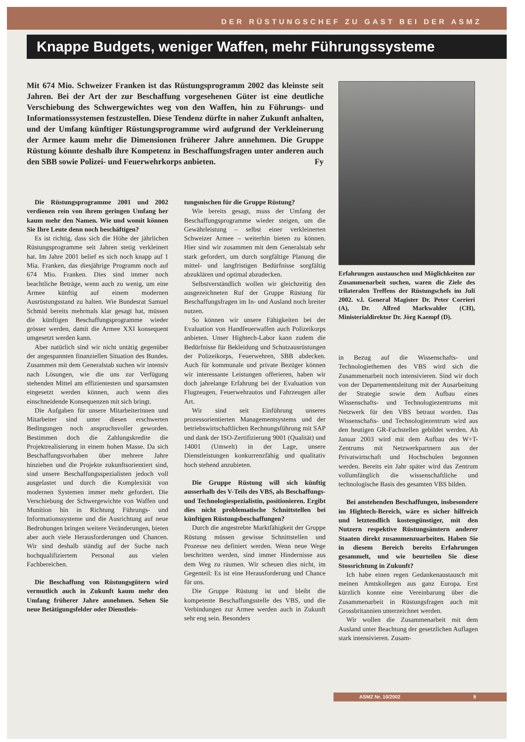DER RÜSTUNGSCHEF ZU GAST BEI DER ASMZ
Knappe Budgets, weniger Waffen, mehr Führungssysteme
Mit 674 Mio. Schweizer Franken ist das Rüstungsprogramm 2002 das kleinste seit Jahren. Bei der Art der zur Beschaffung vorgesehenen Güter ist eine deutliche Verschiebung des Schwergewichtes weg von den Waffen, hin zu Führungs- und Informationssystemen festzustellen. Diese Tendenz dürfte in naher Zukunft anhalten, und der Umfang künftiger Rüstungsprogramme wird aufgrund der Verkleinerung der Armee kaum mehr die Dimensionen früherer Jahre annehmen. Die Gruppe Rüstung könnte deshalb ihre Kompetenz in Beschaffungsfragen unter anderen auch den SBB sowie Polizei- und Feuerwehrkorps anbieten. Fy
Erfahrungen austauschen und Möglichkeiten zur Zusammenarbeit suchen, waren die Ziele des trilateralen Treffens der Rüstungschefs im Juli 2002. v.l. General Magister Dr. Peter Corrieri (A), Dr. Alfred Markwalder (CH), Ministerialdirektor Dr. Jörg Kaempf (D).
Die Rüstungsprogramme 2001 und 2002 verdienen rein von ihrem geringen Umfang her kaum mehr den Namen. Wie und womit können Sie Ihre Leute denn noch beschäftigen?
Es ist richtig, dass sich die Höhe der jährlichen Rüstungsprogramme seit Jahren stetig verkleinert hat. Im Jahre 2001 belief es sich noch knapp auf 1 Mia. Franken, das diesjährige Programm noch auf 674 Mio. Franken. Dies sind immer noch beachtliche Beträge, wenn auch zu wenig, um eine Armee künftig auf einem modernen Ausrüstungsstand zu halten. Wie Bundesrat Samuel Schmid bereits mehrmals klar gesagt hat, müssen die künftigen Beschaffungsprogramme wieder grösser werden, damit die Armee XXI konsequent umgesetzt werden kann.
Aber natürlich sind wir nicht untätig gegenüber der angespannten finanziellen Situation des Bundes. Zusammen mit dem Generalstab suchen wir intensiv nach Lösungen, wie die uns zur Verfügung stehenden Mittel am effizientesten und sparsamsten eingesetzt werden können, auch wenn dies einschneidende Konsequenzen mit sich bringt.
Die Aufgaben für unsere Mitarbeiterinnen und Mitarbeiter sind unter diesen erschwerten Bedingungen noch anspruchsvoller geworden. Bestimmen doch die Zahlungskredite die Projektrealisierung in einem hohen Masse. Da sich Beschaffungsvorhaben über mehrere Jahre hinziehen und die Projekte zukunftsorientiert sind, sind unsere Beschaffungsspezialisten jedoch voll ausgelastet und durch die Komplexität von modernen Systemen immer mehr gefordert. Die Verschiebung der Schwergewichte von Waffen und Munition hin in Richtung Führungs- und Informationssysteme und die Ausrichtung auf neue Bedrohungen bringen weitere Veränderungen, bieten aber auch viele Herausforderungen und Chancen. Wir sind deshalb ständig auf der Suche nach hochqualifiziertem Personal aus vielen Fachbereichen.
Die Beschaffung von Rüstungsgütern wird vermutlich auch in Zukunft kaum mehr den Umfang früherer Jahre annehmen. Sehen Sie neue Betätigungsfelder oder Dienstleis-
tungsnischen für die Gruppe Rüstung?
Wie bereits gesagt, muss der Umfang der Beschaffungsprogramme wieder steigen, um die Gewährleistung – selbst einer verkleinerten Schweizer Armee – weiterhin bieten zu können. Hier sind wir zusammen mit dem Generalstab sehr stark gefordert, um durch sorgfältige Planung die mittel- und langfristigen Bedürfnisse sorgfältig abzuklären und optimal abzudecken.
Selbstverständlich wollen wir gleichzeitig den ausgezeichneten Ruf der Gruppe Rüstung für Beschaffungsfragen im In- und Ausland noch breiter nutzen.
So können wir unsere Fähigkeiten bei der Evaluation von Handfeuerwaffen auch Polizeikorps anbieten. Unser Hightech-Labor kann zudem die Bedürfnisse für Bekleidung und Schutzausrüstungen der Polizeikorps, Feuerwehren, SBB abdecken. Auch für kommunale und private Bezüger können wir interessante Leistungen offerieren, haben wir doch jahrelange Erfahrung bei der Evaluation von Flugzeugen, Feuerwehrautos und Fahrzeugen aller Art.
Wir sind seit Einführung unseres prozessorientierten Managementsystems und der betriebswirtschaftlichen Rechnungsführung mit SAP und dank der ISO-Zertifizierung 9001 (Qualität) und 14001 (Umwelt) in der Lage, unsere Dienstleistungen konkurrenzfähig und qualitativ hoch stehend anzubieten.
Die Gruppe Rüstung will sich künftig ausserhalb des V-Teils des VBS, als Beschaffungs- und Technologiespezialistin, positionieren. Ergibt dies nicht problematische Schnittstellen bei künftigen Rüstungsbeschaffungen?
Durch die angestrebte Marktfähigkeit der Gruppe Rüstung müssen gewisse Schnittstellen und Prozesse neu definiert werden. Wenn neue Wege beschritten werden, sind immer Hindernisse aus dem Weg zu räumen. Wir scheuen dies nicht, im Gegenteil: Es ist eine Herausforderung und Chance für uns.
Die Gruppe Rüstung ist und bleibt die kompetente Beschaffungsstelle des VBS, und die Verbindungen zur Armee werden auch in Zukunft sehr eng sein. Besonders
in Bezug auf die Wissenschafts- und Technologiethemen des VBS wird sich die Zusammenarbeit noch intensivieren. Sind wir doch von der Departementsleitung mit der Ausarbeitung der Strategie sowie dem Aufbau eines Wissenschafts- und Technologiezentrums mit Netzwerk für den VBS betraut worden. Das Wissenschafts- und Technologiezentrum wird aus den heutigen GR-Fachstellen gebildet werden. Ab Januar 2003 wird mit dem Aufbau des W+T-Zentrums mit Netzwerkpartnern aus der Privatwirtschaft und Hochschulen begonnen werden. Bereits ein Jahr später wird das Zentrum vollumfänglich die wissenschaftliche und technologische Basis des gesamten VBS bilden.
Bei anstehenden Beschaffungen, insbesondere im Hightech-Bereich, wäre es sicher hilfreich und letztendlich kostengünstiger, mit den Nutzern respektive Rüstungsämtern anderer Staaten direkt zusammenzuarbeiten. Haben Sie in diesem Bereich bereits Erfahrungen gesammelt, und wie beurteilen Sie diese Stossrichtung in Zukunft?
Ich habe einen regen Gedankenaustausch mit meinen Amtskollegen aus ganz Europa. Erst kürzlich konnte eine Vereinbarung über die Zusammenarbeit in Rüstungsfragen auch mit Grossbritannien unterzeichnet werden.
Wir wollen die Zusammenarbeit mit dem Ausland unter Beachtung der gesetzlichen Auflagen stark intensivieren. Zusam-
ASMZ Nr. 10/2002 9